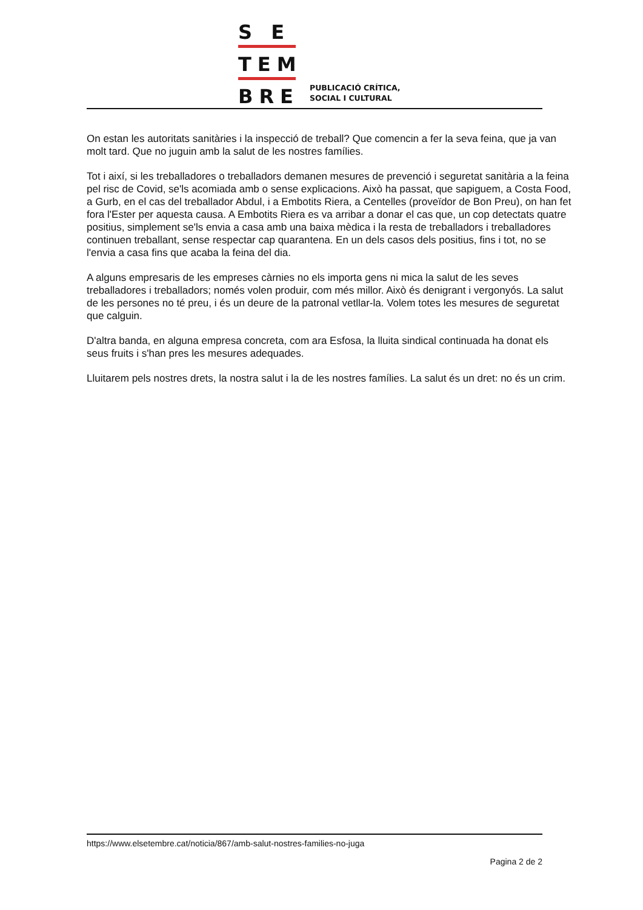S E
TEM
BRE
PUBLICACIÓ CRÍTICA,
SOCIAL I CULTURAL
On estan les autoritats sanitàries i la inspecció de treball? Que comencin a fer la seva feina, que ja van molt tard. Que no juguin amb la salut de les nostres famílies.
Tot i així, si les treballadores o treballadors demanen mesures de prevenció i seguretat sanitària a la feina pel risc de Covid, se'ls acomiada amb o sense explicacions. Això ha passat, que sapiguem, a Costa Food, a Gurb, en el cas del treballador Abdul, i a Embotits Riera, a Centelles (proveïdor de Bon Preu), on han fet fora l'Ester per aquesta causa. A Embotits Riera es va arribar a donar el cas que, un cop detectats quatre positius, simplement se'ls envia a casa amb una baixa mèdica i la resta de treballadors i treballadores continuen treballant, sense respectar cap quarantena. En un dels casos dels positius, fins i tot, no se l'envia a casa fins que acaba la feina del dia.
A alguns empresaris de les empreses càrnies no els importa gens ni mica la salut de les seves treballadores i treballadors; només volen produir, com més millor. Això és denigrant i vergonyós. La salut de les persones no té preu, i és un deure de la patronal vetllar-la. Volem totes les mesures de seguretat que calguin.
D'altra banda, en alguna empresa concreta, com ara Esfosa, la lluita sindical continuada ha donat els seus fruits i s'han pres les mesures adequades.
Lluitarem pels nostres drets, la nostra salut i la de les nostres famílies. La salut és un dret: no és un crim.
https://www.elsetembre.cat/noticia/867/amb-salut-nostres-families-no-juga
Pagina 2 de 2